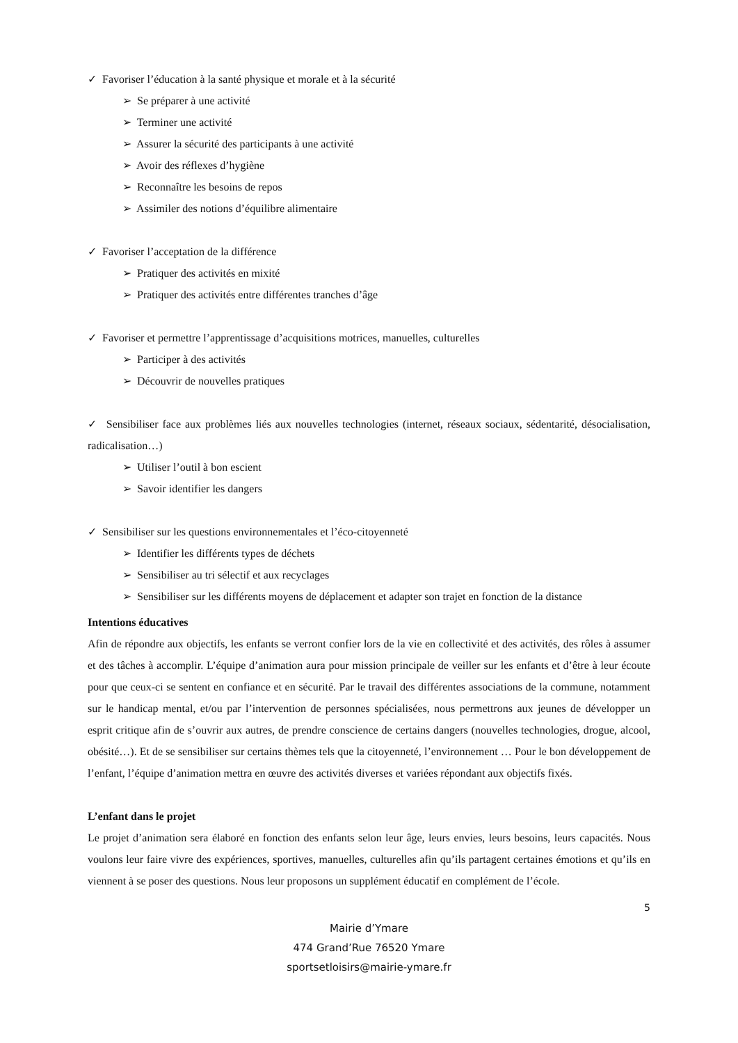✓ Favoriser l’éducation à la santé physique et morale et à la sécurité
➢ Se préparer à une activité
➢ Terminer une activité
➢ Assurer la sécurité des participants à une activité
➢ Avoir des réflexes d’hygiène
➢ Reconnaître les besoins de repos
➢ Assimiler des notions d’équilibre alimentaire
✓ Favoriser l’acceptation de la différence
➢ Pratiquer des activités en mixité
➢ Pratiquer des activités entre différentes tranches d’âge
✓ Favoriser et permettre l’apprentissage d’acquisitions motrices, manuelles, culturelles
➢ Participer à des activités
➢ Découvrir de nouvelles pratiques
✓ Sensibiliser face aux problèmes liés aux nouvelles technologies (internet, réseaux sociaux, sédentarité, désocialisation, radicalisation…)
➢ Utiliser l’outil à bon escient
➢ Savoir identifier les dangers
✓ Sensibiliser sur les questions environnementales et l’éco-citoyenneté
➢ Identifier les différents types de déchets
➢ Sensibiliser au tri sélectif et aux recyclages
➢ Sensibiliser sur les différents moyens de déplacement et adapter son trajet en fonction de la distance
Intentions éducatives
Afin de répondre aux objectifs, les enfants se verront confier lors de la vie en collectivité et des activités, des rôles à assumer et des tâches à accomplir. L’équipe d’animation aura pour mission principale de veiller sur les enfants et d’être à leur écoute pour que ceux-ci se sentent en confiance et en sécurité. Par le travail des différentes associations de la commune, notamment sur le handicap mental, et/ou par l’intervention de personnes spécialisées, nous permettrons aux jeunes de développer un esprit critique afin de s’ouvrir aux autres, de prendre conscience de certains dangers (nouvelles technologies, drogue, alcool, obésité…). Et de se sensibiliser sur certains thèmes tels que la citoyenneté, l’environnement … Pour le bon développement de l’enfant, l’équipe d’animation mettra en œuvre des activités diverses et variées répondant aux objectifs fixés.
L’enfant dans le projet
Le projet d’animation sera élaboré en fonction des enfants selon leur âge, leurs envies, leurs besoins, leurs capacités. Nous voulons leur faire vivre des expériences, sportives, manuelles, culturelles afin qu’ils partagent certaines émotions et qu’ils en viennent à se poser des questions. Nous leur proposons un supplément éducatif en complément de l’école.
5
Mairie d’Ymare
474 Grand’Rue 76520 Ymare
sportsetloisirs@mairie-ymare.fr